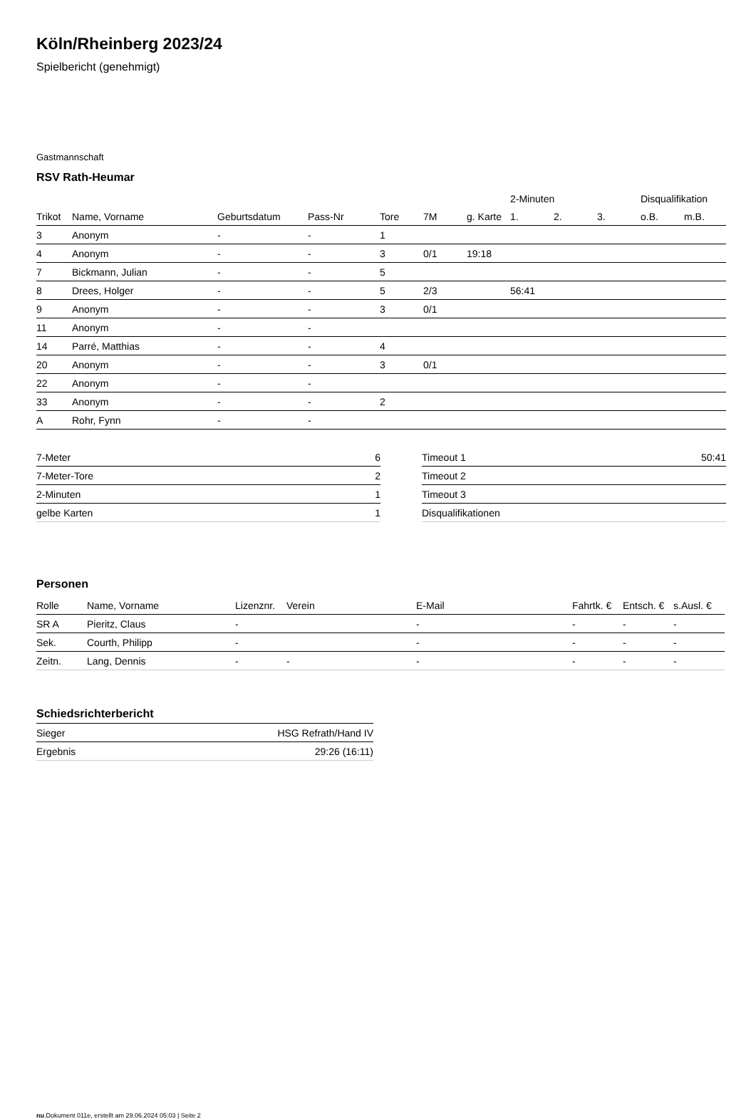Köln/Rheinberg 2023/24
Spielbericht (genehmigt)
Gastmannschaft
RSV Rath-Heumar
| | | | | | | ​ | 2-Minuten | | | Disqualifikation | |
| --- | --- | --- | --- | --- | --- | --- | --- | --- | --- | --- | --- |
| Trikot | Name, Vorname | Geburtsdatum | Pass-Nr | Tore | 7M | g. Karte | 1. | 2. | 3. | o.B. | m.B. |
| 3 | Anonym | - | - | 1 | | | | | | | |
| 4 | Anonym | - | - | 3 | 0/1 | 19:18 | | | | | |
| 7 | Bickmann, Julian | - | - | 5 | | | | | | | |
| 8 | Drees, Holger | - | - | 5 | 2/3 | | 56:41 | | | | |
| 9 | Anonym | - | - | 3 | 0/1 | | | | | | |
| 11 | Anonym | - | - | | | | | | | | |
| 14 | Parré, Matthias | - | - | 4 | | | | | | | |
| 20 | Anonym | - | - | 3 | 0/1 | | | | | | |
| 22 | Anonym | - | - | | | | | | | | |
| 33 | Anonym | - | - | 2 | | | | | | | |
| A | Rohr, Fynn | - | - | | | | | | | | |
| 7-Meter | 6 |
| 7-Meter-Tore | 2 |
| 2-Minuten | 1 |
| gelbe Karten | 1 |
| Timeout 1 | 50:41 |
| Timeout 2 | |
| Timeout 3 | |
| Disqualifikationen | |
Personen
| Rolle | Name, Vorname | Lizenznr. | Verein | E-Mail | Fahrtk. € | Entsch. € | s.Ausl. € |
| --- | --- | --- | --- | --- | --- | --- | --- |
| SR A | Pieritz, Claus | - | | - | - | - | - |
| Sek. | Courth, Philipp | - | | - | - | - | - |
| Zeitn. | Lang, Dennis | - | - | - | - | - | - |
Schiedsrichterbericht
| Sieger | HSG Refrath/Hand IV |
| Ergebnis | 29:26 (16:11) |
nu.Dokument 011e, erstellt am 29.06.2024 05:03 | Seite 2